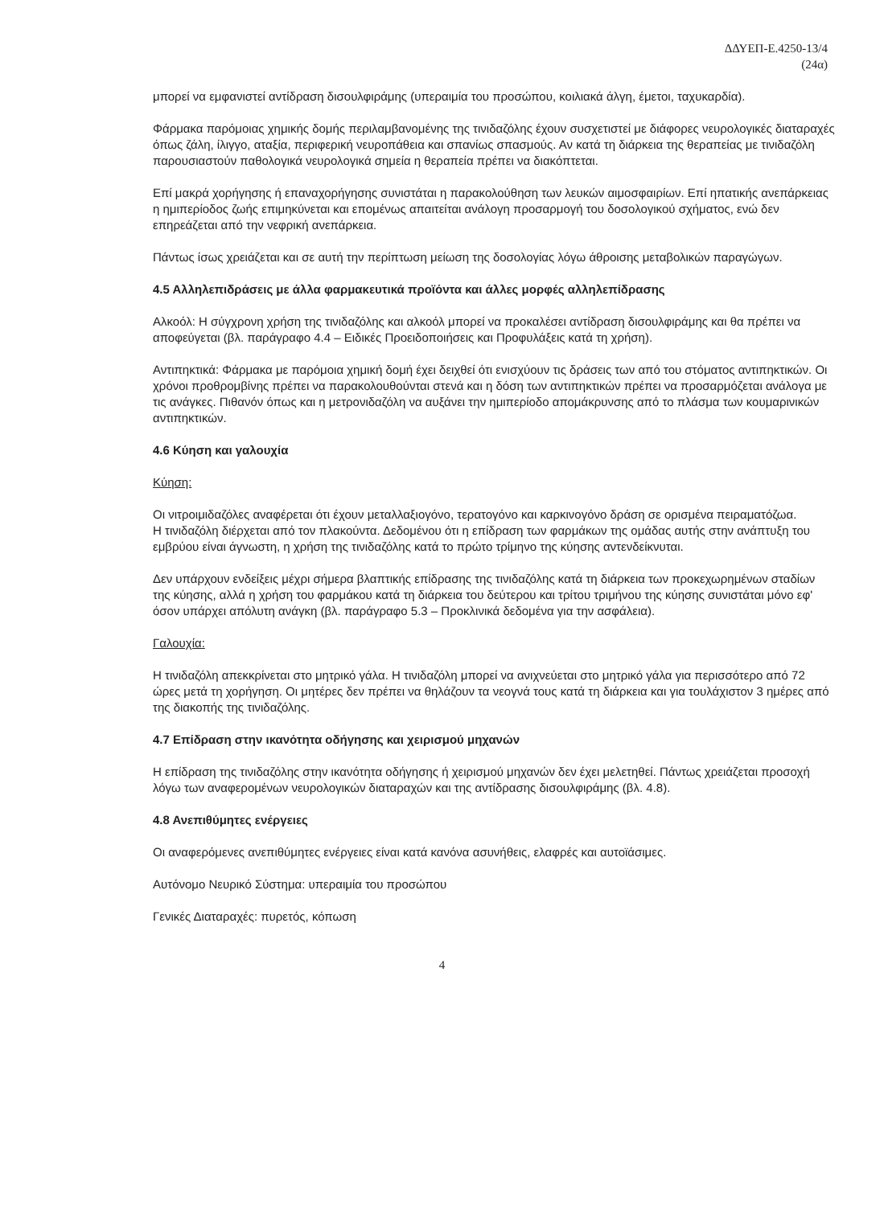ΔΔΥΕΠ-Ε.4250-13/4
(24α)
μπορεί να εμφανιστεί αντίδραση δισουλφιράμης (υπεραιμία του προσώπου, κοιλιακά άλγη, έμετοι, ταχυκαρδία).
Φάρμακα παρόμοιας χημικής δομής περιλαμβανομένης της τινιδαζόλης έχουν συσχετιστεί με διάφορες νευρολογικές διαταραχές όπως ζάλη, ίλιγγο, αταξία, περιφερική νευροπάθεια και σπανίως σπασμούς. Αν κατά τη διάρκεια της θεραπείας με τινιδαζόλη παρουσιαστούν παθολογικά νευρολογικά σημεία η θεραπεία πρέπει να διακόπτεται.
Επί μακρά χορήγησης ή επαναχορήγησης συνιστάται η παρακολούθηση των λευκών αιμοσφαιρίων. Επί ηπατικής ανεπάρκειας η ημιπερίοδος ζωής επιμηκύνεται και επομένως απαιτείται ανάλογη προσαρμογή του δοσολογικού σχήματος, ενώ δεν επηρεάζεται από την νεφρική ανεπάρκεια.
Πάντως ίσως χρειάζεται και σε αυτή την περίπτωση μείωση της δοσολογίας λόγω άθροισης μεταβολικών παραγώγων.
4.5 Αλληλεπιδράσεις με άλλα φαρμακευτικά προϊόντα και άλλες μορφές αλληλεπίδρασης
Αλκοόλ: Η σύγχρονη χρήση της τινιδαζόλης και αλκοόλ μπορεί να προκαλέσει αντίδραση δισουλφιράμης και θα πρέπει να αποφεύγεται (βλ. παράγραφο 4.4 – Ειδικές Προειδοποιήσεις και Προφυλάξεις κατά τη χρήση).
Αντιπηκτικά: Φάρμακα με παρόμοια χημική δομή έχει δειχθεί ότι ενισχύουν τις δράσεις των από του στόματος αντιπηκτικών. Οι χρόνοι προθρομβίνης πρέπει να παρακολουθούνται στενά και η δόση των αντιπηκτικών πρέπει να προσαρμόζεται ανάλογα με τις ανάγκες. Πιθανόν όπως και η μετρονιδαζόλη να αυξάνει την ημιπερίοδο απομάκρυνσης από το πλάσμα των κουμαρινικών αντιπηκτικών.
4.6 Κύηση και γαλουχία
Κύηση:
Οι νιτροιμιδαζόλες αναφέρεται ότι έχουν μεταλλαξιογόνο, τερατογόνο και καρκινογόνο δράση σε ορισμένα πειραματόζωα.
Η τινιδαζόλη διέρχεται από τον πλακούντα. Δεδομένου ότι η επίδραση των φαρμάκων της ομάδας αυτής στην ανάπτυξη του εμβρύου είναι άγνωστη, η χρήση της τινιδαζόλης κατά το πρώτο τρίμηνο της κύησης αντενδείκνυται.
Δεν υπάρχουν ενδείξεις μέχρι σήμερα βλαπτικής επίδρασης της τινιδαζόλης κατά τη διάρκεια των προκεχωρημένων σταδίων της κύησης, αλλά η χρήση του φαρμάκου κατά τη διάρκεια του δεύτερου και τρίτου τριμήνου της κύησης συνιστάται μόνο εφ' όσον υπάρχει απόλυτη ανάγκη (βλ. παράγραφο 5.3 – Προκλινικά δεδομένα για την ασφάλεια).
Γαλουχία:
Η τινιδαζόλη απεκκρίνεται στο μητρικό γάλα. Η τινιδαζόλη μπορεί να ανιχνεύεται στο μητρικό γάλα για περισσότερο από 72 ώρες μετά τη χορήγηση. Οι μητέρες δεν πρέπει να θηλάζουν τα νεογνά τους κατά τη διάρκεια και για τουλάχιστον 3 ημέρες από της διακοπής της τινιδαζόλης.
4.7 Επίδραση στην ικανότητα οδήγησης και χειρισμού μηχανών
Η επίδραση της τινιδαζόλης στην ικανότητα οδήγησης ή χειρισμού μηχανών δεν έχει μελετηθεί. Πάντως χρειάζεται προσοχή λόγω των αναφερομένων νευρολογικών διαταραχών και της αντίδρασης δισουλφιράμης (βλ. 4.8).
4.8 Ανεπιθύμητες ενέργειες
Οι αναφερόμενες ανεπιθύμητες ενέργειες είναι κατά κανόνα ασυνήθεις, ελαφρές και αυτοϊάσιμες.
Αυτόνομο Νευρικό Σύστημα: υπεραιμία του προσώπου
Γενικές Διαταραχές: πυρετός, κόπωση
4